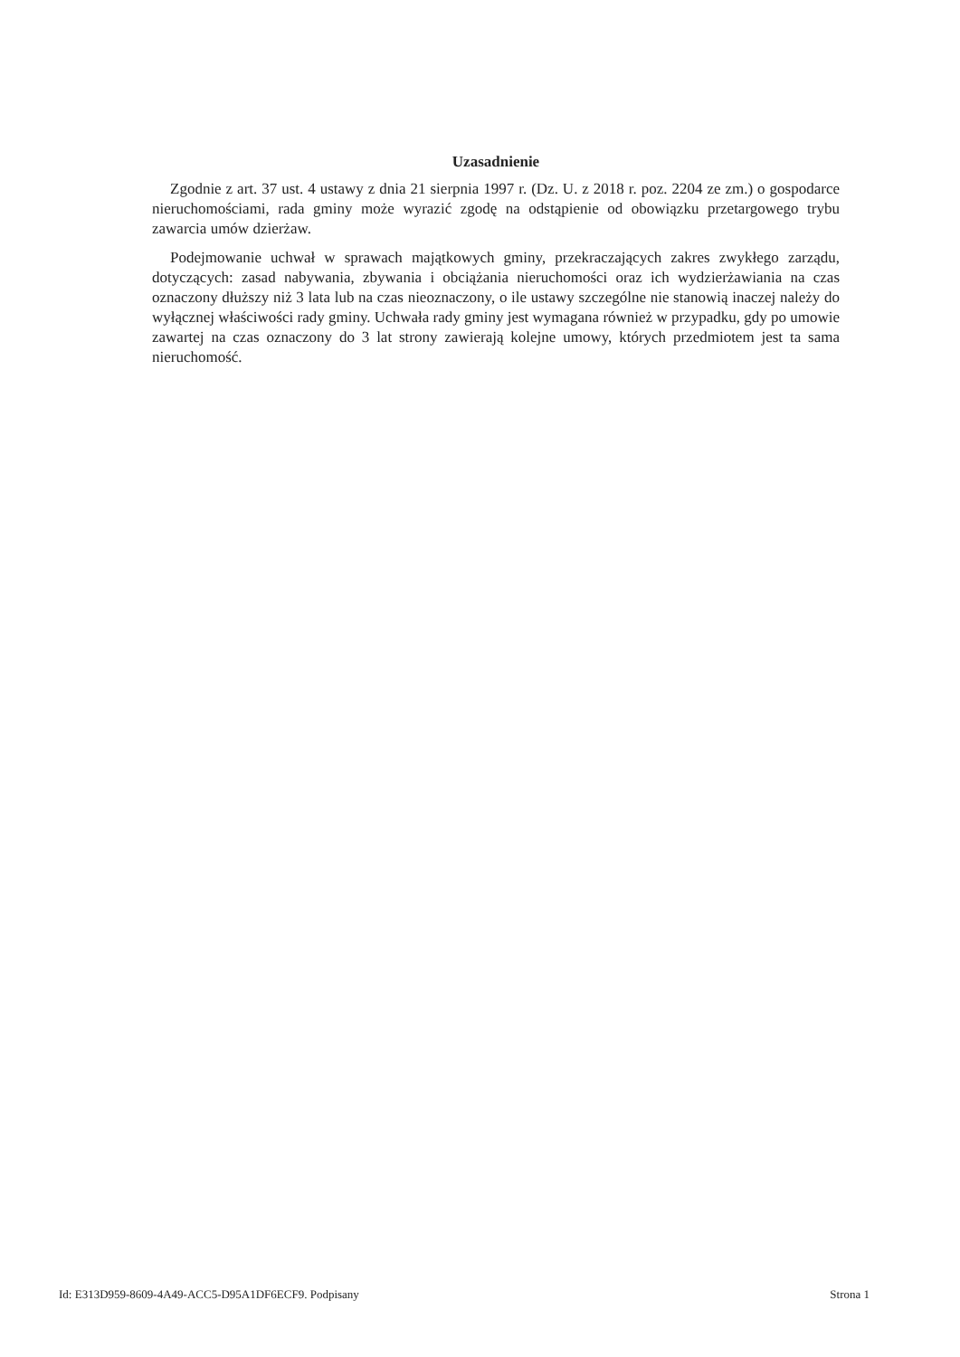Uzasadnienie
Zgodnie z art. 37 ust. 4 ustawy z dnia 21 sierpnia 1997 r. (Dz. U. z 2018 r. poz. 2204 ze zm.) o gospodarce nieruchomościami, rada gminy może wyrazić zgodę na odstąpienie od obowiązku przetargowego trybu zawarcia umów dzierżaw.
Podejmowanie uchwał w sprawach majątkowych gminy, przekraczających zakres zwykłego zarządu, dotyczących: zasad nabywania, zbywania i obciążania nieruchomości oraz ich wydzierżawiania na czas oznaczony dłuższy niż 3 lata lub na czas nieoznaczony, o ile ustawy szczególne nie stanowią inaczej należy do wyłącznej właściwości rady gminy. Uchwała rady gminy jest wymagana również w przypadku, gdy po umowie zawartej na czas oznaczony do 3 lat strony zawierają kolejne umowy, których przedmiotem jest ta sama nieruchomość.
Id: E313D959-8609-4A49-ACC5-D95A1DF6ECF9. Podpisany Strona 1